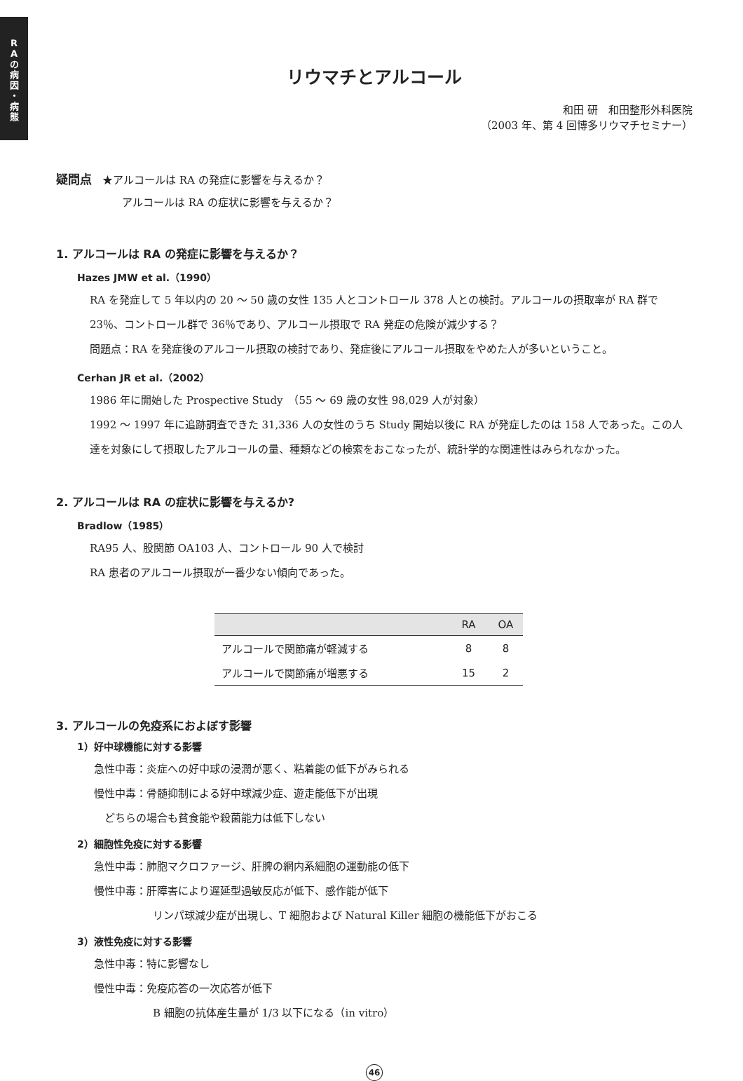R
A
の
病
因
・
病
態
リウマチとアルコール
和田 研　和田整形外科医院
（2003 年、第 4 回博多リウマチセミナー）
疑問点　★アルコールは RA の発症に影響を与えるか？
アルコールは RA の症状に影響を与えるか？
1. アルコールは RA の発症に影響を与えるか？
Hazes JMW et al.（1990）
RA を発症して 5 年以内の 20 ～ 50 歳の女性 135 人とコントロール 378 人との検討。アルコールの摂取率が RA 群で 23％、コントロール群で 36％であり、アルコール摂取で RA 発症の危険が減少する？
問題点：RA を発症後のアルコール摂取の検討であり、発症後にアルコール摂取をやめた人が多いということ。
Cerhan JR et al.（2002）
1986 年に開始した Prospective Study　（55 ～ 69 歳の女性 98,029 人が対象）
1992 ～ 1997 年に追跡調査できた 31,336 人の女性のうち Study 開始以後に RA が発症したのは 158 人であった。この人達を対象にして摂取したアルコールの量、種類などの検索をおこなったが、統計学的な関連性はみられなかった。
2. アルコールは RA の症状に影響を与えるか?
Bradlow（1985）
RA95 人、股関節 OA103 人、コントロール 90 人で検討
RA 患者のアルコール摂取が一番少ない傾向であった。
| | RA | OA |
| --- | --- | --- |
| アルコールで関節痛が軽減する | 8 | 8 |
| アルコールで関節痛が増悪する | 15 | 2 |
3. アルコールの免疫系におよぼす影響
1）好中球機能に対する影響
急性中毒：炎症への好中球の浸潤が悪く、粘着能の低下がみられる
慢性中毒：骨髄抑制による好中球減少症、遊走能低下が出現
　どちらの場合も貧食能や殺菌能力は低下しない
2）細胞性免疫に対する影響
急性中毒：肺胞マクロファージ、肝脾の網内系細胞の運動能の低下
慢性中毒：肝障害により遅延型過敏反応が低下、感作能が低下
リンパ球減少症が出現し、T 細胞および Natural Killer 細胞の機能低下がおこる
3）液性免疫に対する影響
急性中毒：特に影響なし
慢性中毒：免疫応答の一次応答が低下
B 細胞の抗体産生量が 1/3 以下になる（in vitro）
46